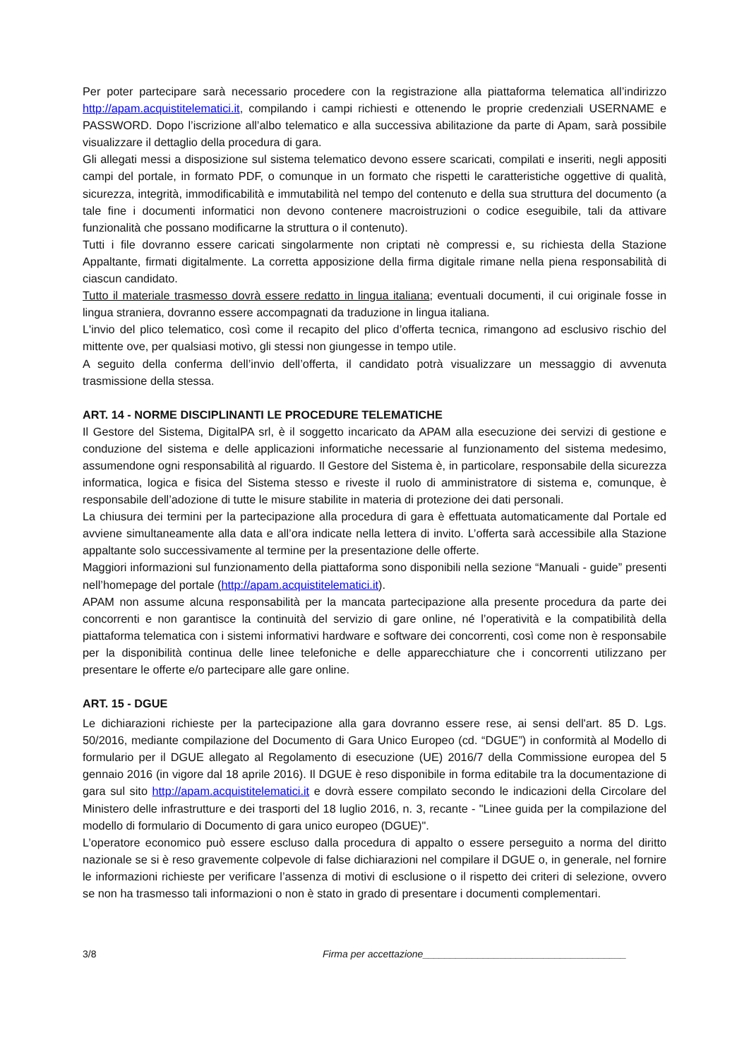Per poter partecipare sarà necessario procedere con la registrazione alla piattaforma telematica all’indirizzo http://apam.acquistitelematici.it, compilando i campi richiesti e ottenendo le proprie credenziali USERNAME e PASSWORD. Dopo l’iscrizione all’albo telematico e alla successiva abilitazione da parte di Apam, sarà possibile visualizzare il dettaglio della procedura di gara.
Gli allegati messi a disposizione sul sistema telematico devono essere scaricati, compilati e inseriti, negli appositi campi del portale, in formato PDF, o comunque in un formato che rispetti le caratteristiche oggettive di qualità, sicurezza, integrità, immodificabilità e immutabilità nel tempo del contenuto e della sua struttura del documento (a tale fine i documenti informatici non devono contenere macroistruzioni o codice eseguibile, tali da attivare funzionalità che possano modificarne la struttura o il contenuto).
Tutti i file dovranno essere caricati singolarmente non criptati nè compressi e, su richiesta della Stazione Appaltante, firmati digitalmente. La corretta apposizione della firma digitale rimane nella piena responsabilità di ciascun candidato.
Tutto il materiale trasmesso dovrà essere redatto in lingua italiana; eventuali documenti, il cui originale fosse in lingua straniera, dovranno essere accompagnati da traduzione in lingua italiana.
L'invio del plico telematico, così come il recapito del plico d’offerta tecnica, rimangono ad esclusivo rischio del mittente ove, per qualsiasi motivo, gli stessi non giungesse in tempo utile.
A seguito della conferma dell’invio dell’offerta, il candidato potrà visualizzare un messaggio di avvenuta trasmissione della stessa.
ART. 14 - NORME DISCIPLINANTI LE PROCEDURE TELEMATICHE
Il Gestore del Sistema, DigitalPA srl, è il soggetto incaricato da APAM alla esecuzione dei servizi di gestione e conduzione del sistema e delle applicazioni informatiche necessarie al funzionamento del sistema medesimo, assumendone ogni responsabilità al riguardo. Il Gestore del Sistema è, in particolare, responsabile della sicurezza informatica, logica e fisica del Sistema stesso e riveste il ruolo di amministratore di sistema e, comunque, è responsabile dell’adozione di tutte le misure stabilite in materia di protezione dei dati personali.
La chiusura dei termini per la partecipazione alla procedura di gara è effettuata automaticamente dal Portale ed avviene simultaneamente alla data e all’ora indicate nella lettera di invito. L’offerta sarà accessibile alla Stazione appaltante solo successivamente al termine per la presentazione delle offerte.
Maggiori informazioni sul funzionamento della piattaforma sono disponibili nella sezione “Manuali - guide” presenti nell’homepage del portale (http://apam.acquistitelematici.it).
APAM non assume alcuna responsabilità per la mancata partecipazione alla presente procedura da parte dei concorrenti e non garantisce la continuità del servizio di gare online, né l’operatività e la compatibilità della piattaforma telematica con i sistemi informativi hardware e software dei concorrenti, così come non è responsabile per la disponibilità continua delle linee telefoniche e delle apparecchiature che i concorrenti utilizzano per presentare le offerte e/o partecipare alle gare online.
ART. 15 - DGUE
Le dichiarazioni richieste per la partecipazione alla gara dovranno essere rese, ai sensi dell'art. 85 D. Lgs. 50/2016, mediante compilazione del Documento di Gara Unico Europeo (cd. “DGUE”) in conformità al Modello di formulario per il DGUE allegato al Regolamento di esecuzione (UE) 2016/7 della Commissione europea del 5 gennaio 2016 (in vigore dal 18 aprile 2016). Il DGUE è reso disponibile in forma editabile tra la documentazione di gara sul sito http://apam.acquistitelematici.it e dovrà essere compilato secondo le indicazioni della Circolare del Ministero delle infrastrutture e dei trasporti del 18 luglio 2016, n. 3, recante - "Linee guida per la compilazione del modello di formulario di Documento di gara unico europeo (DGUE)".
L’operatore economico può essere escluso dalla procedura di appalto o essere perseguito a norma del diritto nazionale se si è reso gravemente colpevole di false dichiarazioni nel compilare il DGUE o, in generale, nel fornire le informazioni richieste per verificare l’assenza di motivi di esclusione o il rispetto dei criteri di selezione, ovvero se non ha trasmesso tali informazioni o non è stato in grado di presentare i documenti complementari.
3/8 Firma per accettazione_____________________________________